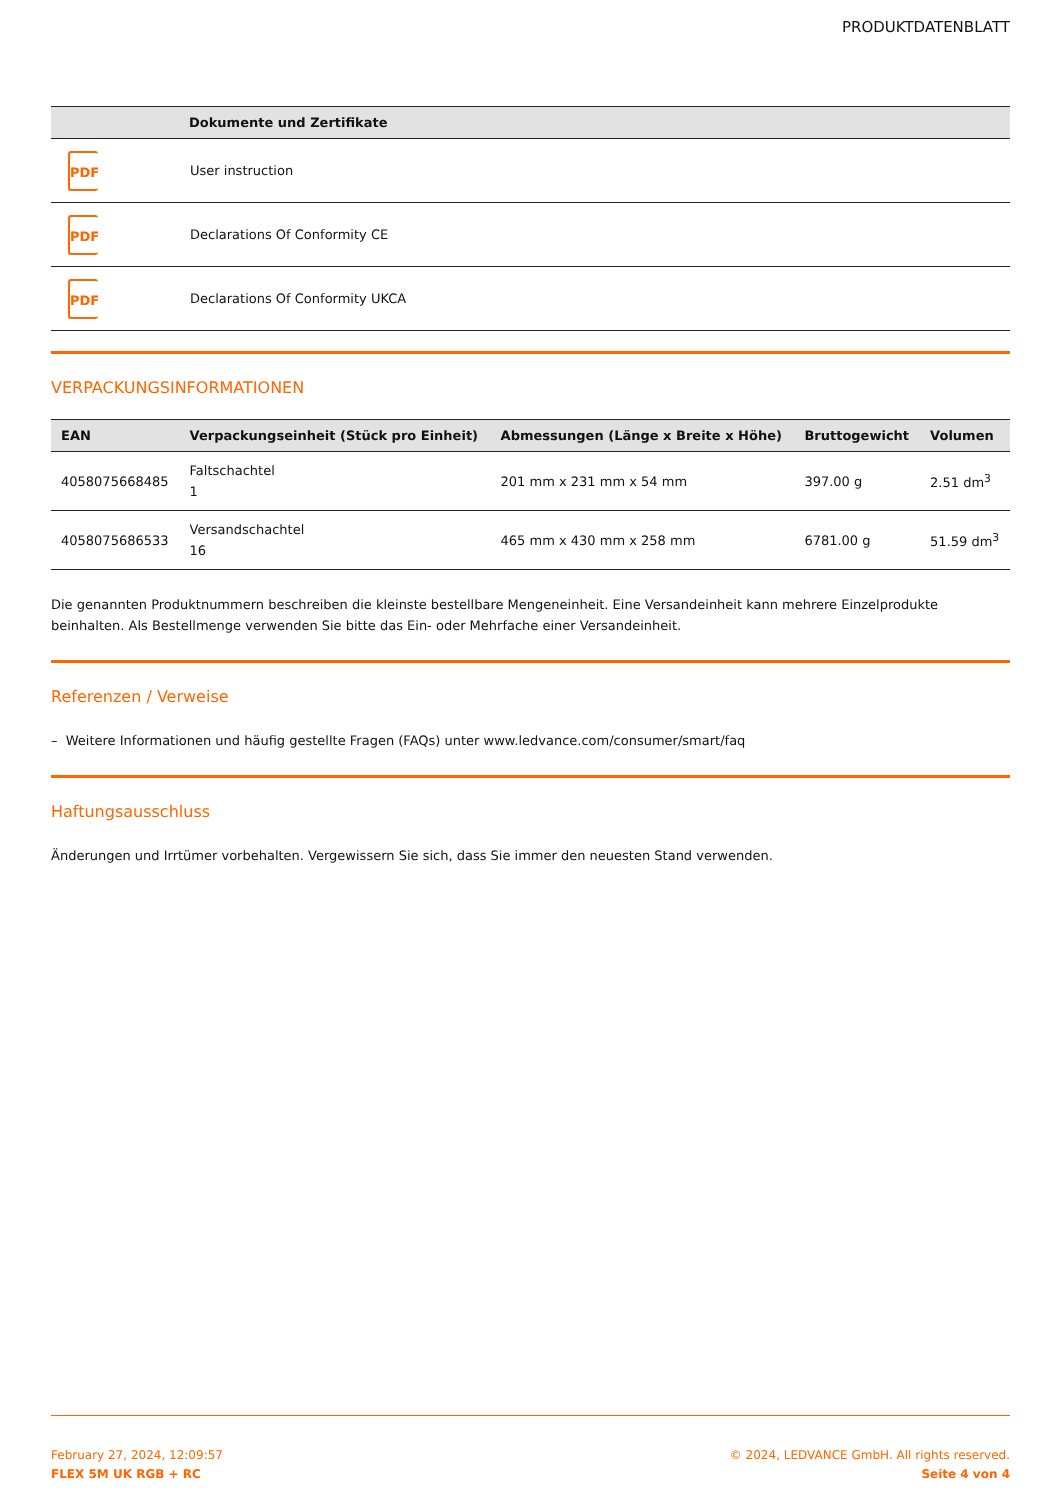PRODUKTDATENBLATT
| | Dokumente und Zertifikate |
| --- | --- |
| PDF | User instruction |
| PDF | Declarations Of Conformity CE |
| PDF | Declarations Of Conformity UKCA |
VERPACKUNGSINFORMATIONEN
| EAN | Verpackungseinheit (Stück pro Einheit) | Abmessungen (Länge x Breite x Höhe) | Bruttogewicht | Volumen |
| --- | --- | --- | --- | --- |
| 4058075668485 | Faltschachtel 1 | 201 mm x 231 mm x 54 mm | 397.00 g | 2.51 dm<sup>3</sup> |
| 4058075686533 | Versandschachtel 16 | 465 mm x 430 mm x 258 mm | 6781.00 g | 51.59 dm<sup>3</sup> |
Die genannten Produktnummern beschreiben die kleinste bestellbare Mengeneinheit. Eine Versandeinheit kann mehrere Einzelprodukte beinhalten. Als Bestellmenge verwenden Sie bitte das Ein- oder Mehrfache einer Versandeinheit.
Referenzen / Verweise
– Weitere Informationen und häufig gestellte Fragen (FAQs) unter www.ledvance.com/consumer/smart/faq
Haftungsausschluss
Änderungen und Irrtümer vorbehalten. Vergewissern Sie sich, dass Sie immer den neuesten Stand verwenden.
February 27, 2024, 12:09:57
FLEX 5M UK RGB + RC
© 2024, LEDVANCE GmbH. All rights reserved.
Seite 4 von 4